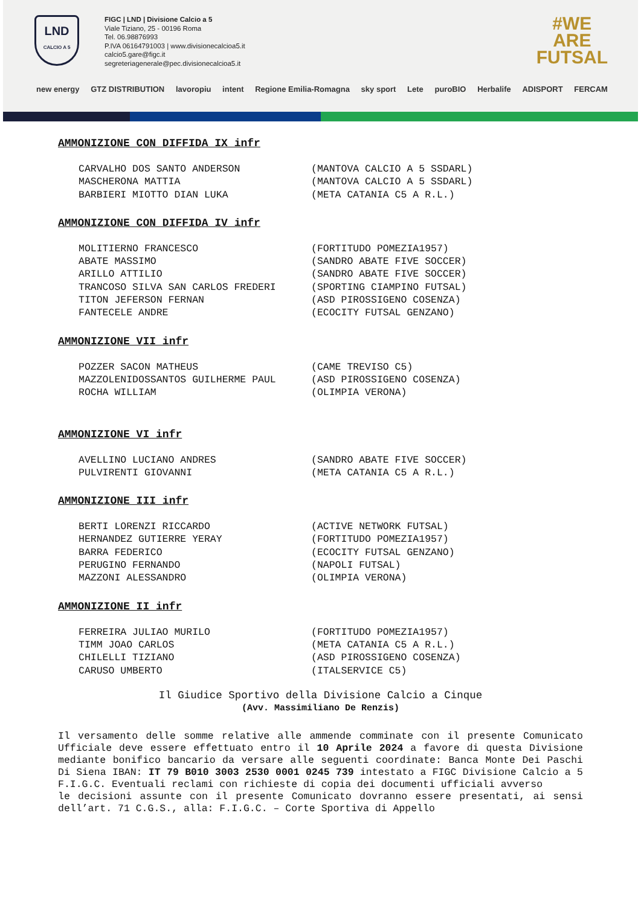LND
CALCIO A 5
FIGC | LND | Divisione Calcio a 5
Viale Tiziano, 25 - 00196 Roma
Tel. 06.98876993
P.IVA 06164791003 | www.divisionecalcioa5.it
calcio5.gare@figc.it
segreteriagenerale@pec.divisionecalcioa5.it
#WE
ARE
FUTSAL
new energy GTZ DISTRIBUTION lavoropiu intent Regione Emilia-Romagna sky sport Lete puroBIO Herbalife ADISPORT FERCAM
AMMONIZIONE CON DIFFIDA IX infr
CARVALHO DOS SANTO ANDERSON (MANTOVA CALCIO A 5 SSDARL)
MASCHERONA MATTIA (MANTOVA CALCIO A 5 SSDARL)
BARBIERI MIOTTO DIAN LUKA (META CATANIA C5 A R.L.)
AMMONIZIONE CON DIFFIDA IV infr
MOLITIERNO FRANCESCO (FORTITUDO POMEZIA1957)
ABATE MASSIMO (SANDRO ABATE FIVE SOCCER)
ARILLO ATTILIO (SANDRO ABATE FIVE SOCCER)
TRANCOSO SILVA SAN CARLOS FREDERI (SPORTING CIAMPINO FUTSAL)
TITON JEFERSON FERNAN (ASD PIROSSIGENO COSENZA)
FANTECELE ANDRE (ECOCITY FUTSAL GENZANO)
AMMONIZIONE VII infr
POZZER SACON MATHEUS (CAME TREVISO C5)
MAZZOLENIDOSSANTOS GUILHERME PAUL (ASD PIROSSIGENO COSENZA)
ROCHA WILLIAM (OLIMPIA VERONA)
AMMONIZIONE VI infr
AVELLINO LUCIANO ANDRES (SANDRO ABATE FIVE SOCCER)
PULVIRENTI GIOVANNI (META CATANIA C5 A R.L.)
AMMONIZIONE III infr
BERTI LORENZI RICCARDO (ACTIVE NETWORK FUTSAL)
HERNANDEZ GUTIERRE YERAY (FORTITUDO POMEZIA1957)
BARRA FEDERICO (ECOCITY FUTSAL GENZANO)
PERUGINO FERNANDO (NAPOLI FUTSAL)
MAZZONI ALESSANDRO (OLIMPIA VERONA)
AMMONIZIONE II infr
FERREIRA JULIAO MURILO (FORTITUDO POMEZIA1957)
TIMM JOAO CARLOS (META CATANIA C5 A R.L.)
CHILELLI TIZIANO (ASD PIROSSIGENO COSENZA)
CARUSO UMBERTO (ITALSERVICE C5)
Il Giudice Sportivo della Divisione Calcio a Cinque
(Avv. Massimiliano De Renzis)
Il versamento delle somme relative alle ammende comminate con il presente Comunicato Ufficiale deve essere effettuato entro il 10 Aprile 2024 a favore di questa Divisione mediante bonifico bancario da versare alle seguenti coordinate: Banca Monte Dei Paschi Di Siena IBAN: IT 79 B010 3003 2530 0001 0245 739 intestato a FIGC Divisione Calcio a 5 F.I.G.C. Eventuali reclami con richieste di copia dei documenti ufficiali avverso
le decisioni assunte con il presente Comunicato dovranno essere presentati, ai sensi dell’art. 71 C.G.S., alla: F.I.G.C. – Corte Sportiva di Appello